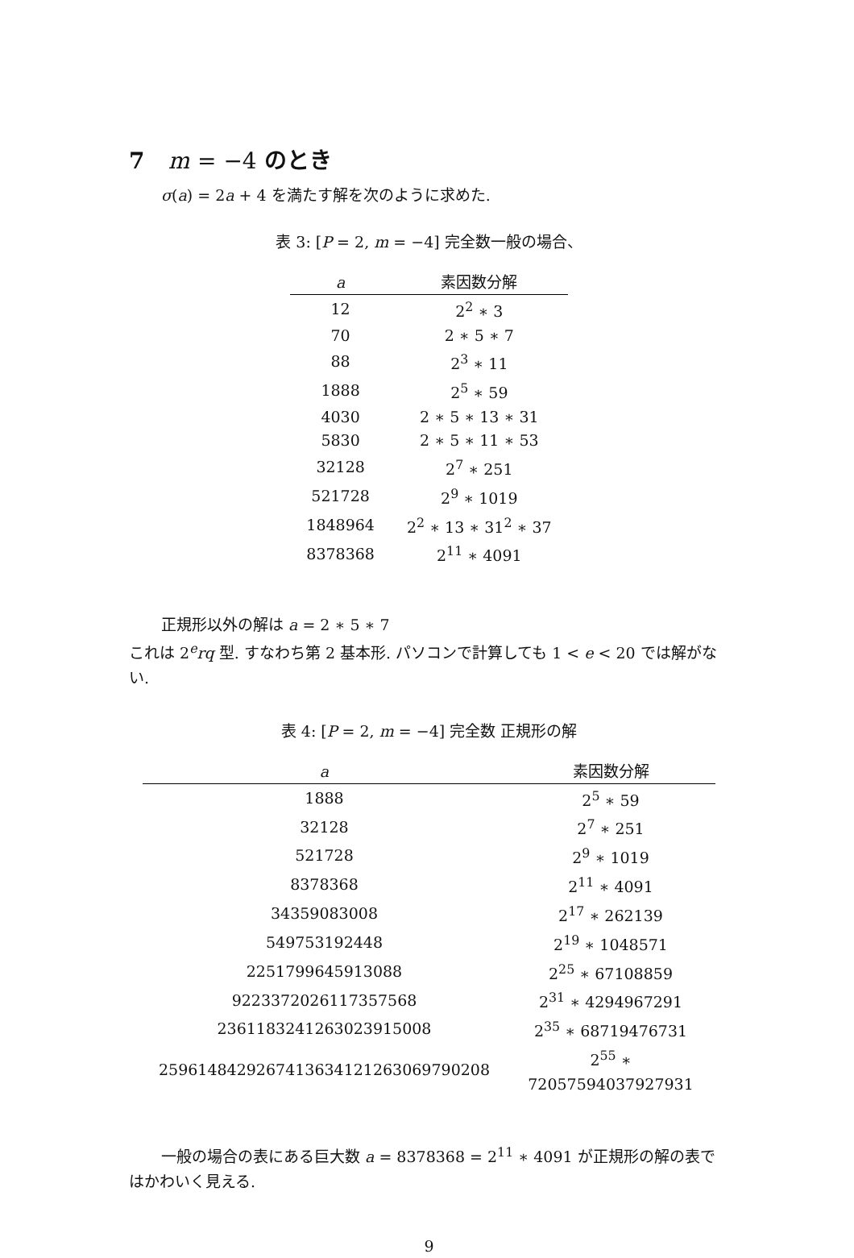7 m = −4 のとき
σ(a) = 2a + 4 を満たす解を次のように求めた.
表 3: [P = 2, m = −4] 完全数一般の場合、
| a | 素因数分解 |
| --- | --- |
| 12 | 2<sup>2</sup> ∗ 3 |
| 70 | 2 ∗ 5 ∗ 7 |
| 88 | 2<sup>3</sup> ∗ 11 |
| 1888 | 2<sup>5</sup> ∗ 59 |
| 4030 | 2 ∗ 5 ∗ 13 ∗ 31 |
| 5830 | 2 ∗ 5 ∗ 11 ∗ 53 |
| 32128 | 2<sup>7</sup> ∗ 251 |
| 521728 | 2<sup>9</sup> ∗ 1019 |
| 1848964 | 2<sup>2</sup> ∗ 13 ∗ 31<sup>2</sup> ∗ 37 |
| 8378368 | 2<sup>11</sup> ∗ 4091 |
正規形以外の解は a = 2 ∗ 5 ∗ 7
これは 2<sup>e</sup>rq 型. すなわち第 2 基本形. パソコンで計算しても 1 < e < 20 では解がない.
表 4: [P = 2, m = −4] 完全数 正規形の解
| a | 素因数分解 |
| --- | --- |
| 1888 | 2<sup>5</sup> ∗ 59 |
| 32128 | 2<sup>7</sup> ∗ 251 |
| 521728 | 2<sup>9</sup> ∗ 1019 |
| 8378368 | 2<sup>11</sup> ∗ 4091 |
| 34359083008 | 2<sup>17</sup> ∗ 262139 |
| 549753192448 | 2<sup>19</sup> ∗ 1048571 |
| 2251799645913088 | 2<sup>25</sup> ∗ 67108859 |
| 9223372026117357568 | 2<sup>31</sup> ∗ 4294967291 |
| 2361183241263023915008 | 2<sup>35</sup> ∗ 68719476731 |
| 2596148429267413634121263069790208 | 2<sup>55</sup> ∗ 72057594037927931 |
一般の場合の表にある巨大数 a = 8378368 = 2<sup>11</sup> ∗ 4091 が正規形の解の表ではかわいく見える.
9